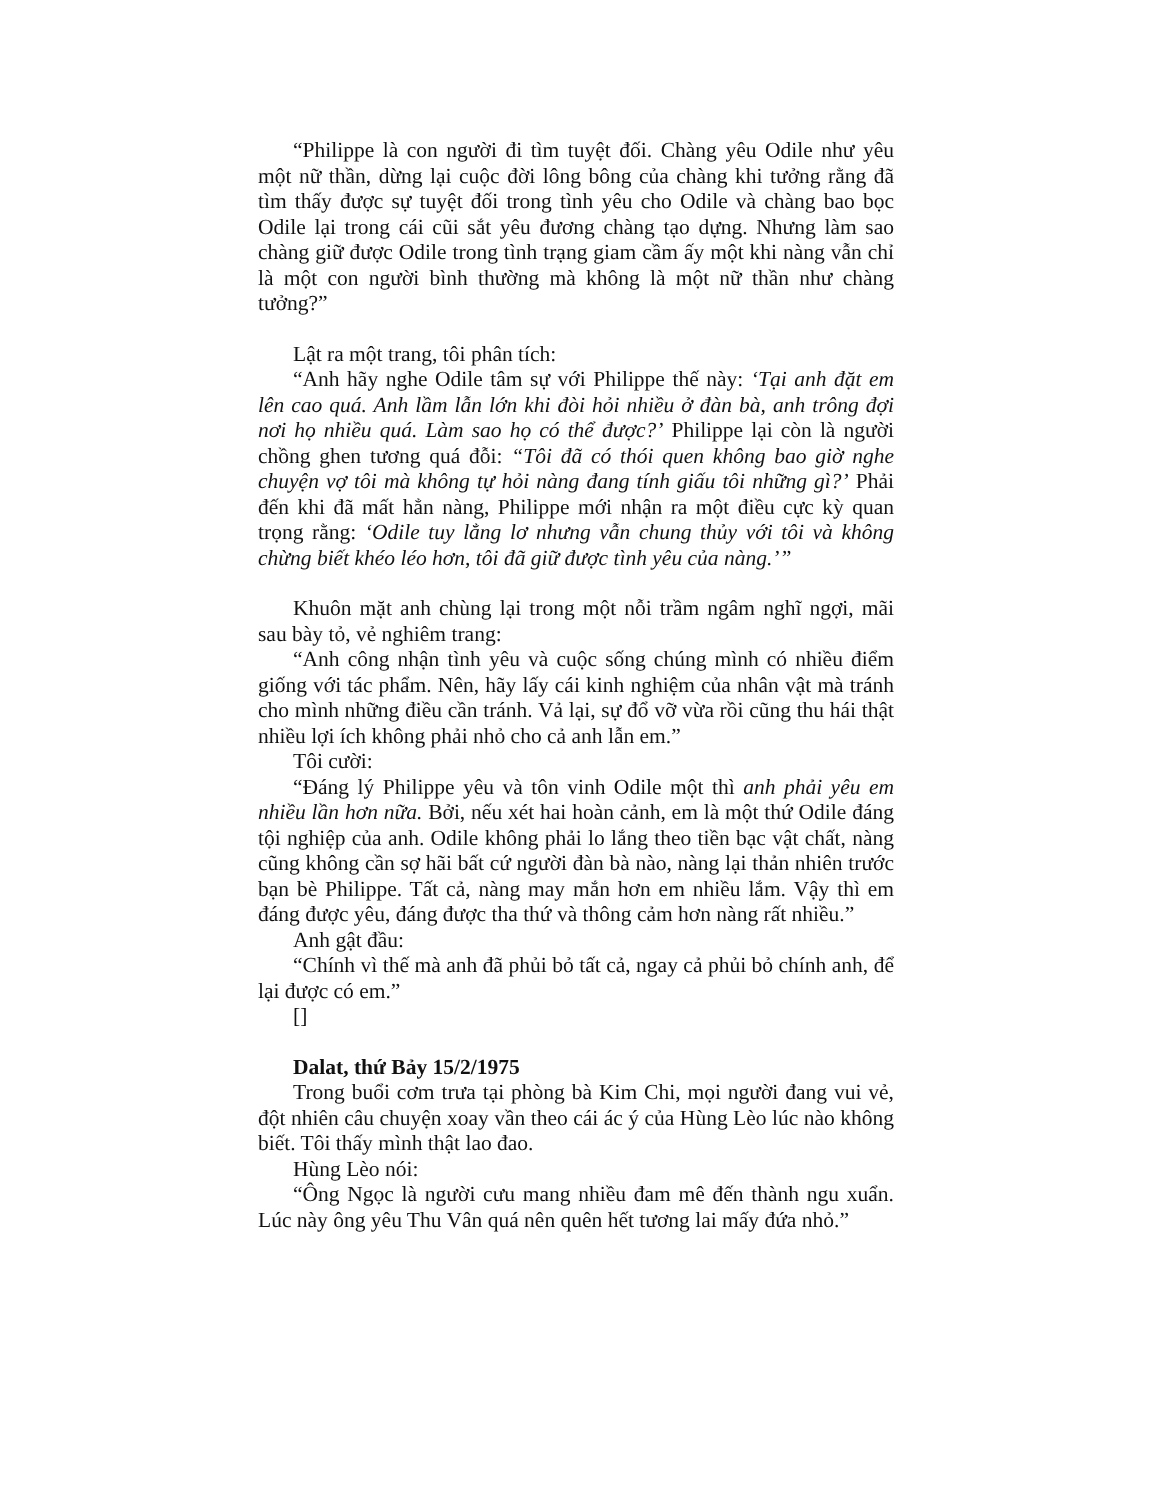“Philippe là con người đi tìm tuyệt đối. Chàng yêu Odile như yêu một nữ thần, dừng lại cuộc đời lông bông của chàng khi tưởng rằng đã tìm thấy được sự tuyệt đối trong tình yêu cho Odile và chàng bao bọc Odile lại trong cái cũi sắt yêu đương chàng tạo dựng. Nhưng làm sao chàng giữ được Odile trong tình trạng giam cầm ấy một khi nàng vẫn chỉ là một con người bình thường mà không là một nữ thần như chàng tưởng?”
Lật ra một trang, tôi phân tích:
“Anh hãy nghe Odile tâm sự với Philippe thế này: ‘Tại anh đặt em lên cao quá. Anh lầm lẫn lớn khi đòi hỏi nhiều ở đàn bà, anh trông đợi nơi họ nhiều quá. Làm sao họ có thể được?’ Philippe lại còn là người chồng ghen tương quá đỗi: “Tôi đã có thói quen không bao giờ nghe chuyện vợ tôi mà không tự hỏi nàng đang tính giấu tôi những gì?’ Phải đến khi đã mất hẳn nàng, Philippe mới nhận ra một điều cực kỳ quan trọng rằng: ‘Odile tuy lẳng lơ nhưng vẫn chung thủy với tôi và không chừng biết khéo léo hơn, tôi đã giữ được tình yêu của nàng.’”
Khuôn mặt anh chùng lại trong một nỗi trầm ngâm nghĩ ngợi, mãi sau bày tỏ, vẻ nghiêm trang:
“Anh công nhận tình yêu và cuộc sống chúng mình có nhiều điểm giống với tác phẩm. Nên, hãy lấy cái kinh nghiệm của nhân vật mà tránh cho mình những điều cần tránh. Vả lại, sự đổ vỡ vừa rồi cũng thu hái thật nhiều lợi ích không phải nhỏ cho cả anh lẫn em.”
Tôi cười:
“Đáng lý Philippe yêu và tôn vinh Odile một thì anh phải yêu em nhiều lần hơn nữa. Bởi, nếu xét hai hoàn cảnh, em là một thứ Odile đáng tội nghiệp của anh. Odile không phải lo lắng theo tiền bạc vật chất, nàng cũng không cần sợ hãi bất cứ người đàn bà nào, nàng lại thản nhiên trước bạn bè Philippe. Tất cả, nàng may mắn hơn em nhiều lắm. Vậy thì em đáng được yêu, đáng được tha thứ và thông cảm hơn nàng rất nhiều.”
Anh gật đầu:
“Chính vì thế mà anh đã phủi bỏ tất cả, ngay cả phủi bỏ chính anh, để lại được có em.”
[]
Dalat, thứ Bảy 15/2/1975
Trong buổi cơm trưa tại phòng bà Kim Chi, mọi người đang vui vẻ, đột nhiên câu chuyện xoay vần theo cái ác ý của Hùng Lèo lúc nào không biết. Tôi thấy mình thật lao đao.
Hùng Lèo nói:
“Ông Ngọc là người cưu mang nhiều đam mê đến thành ngu xuẩn. Lúc này ông yêu Thu Vân quá nên quên hết tương lai mấy đứa nhỏ.”